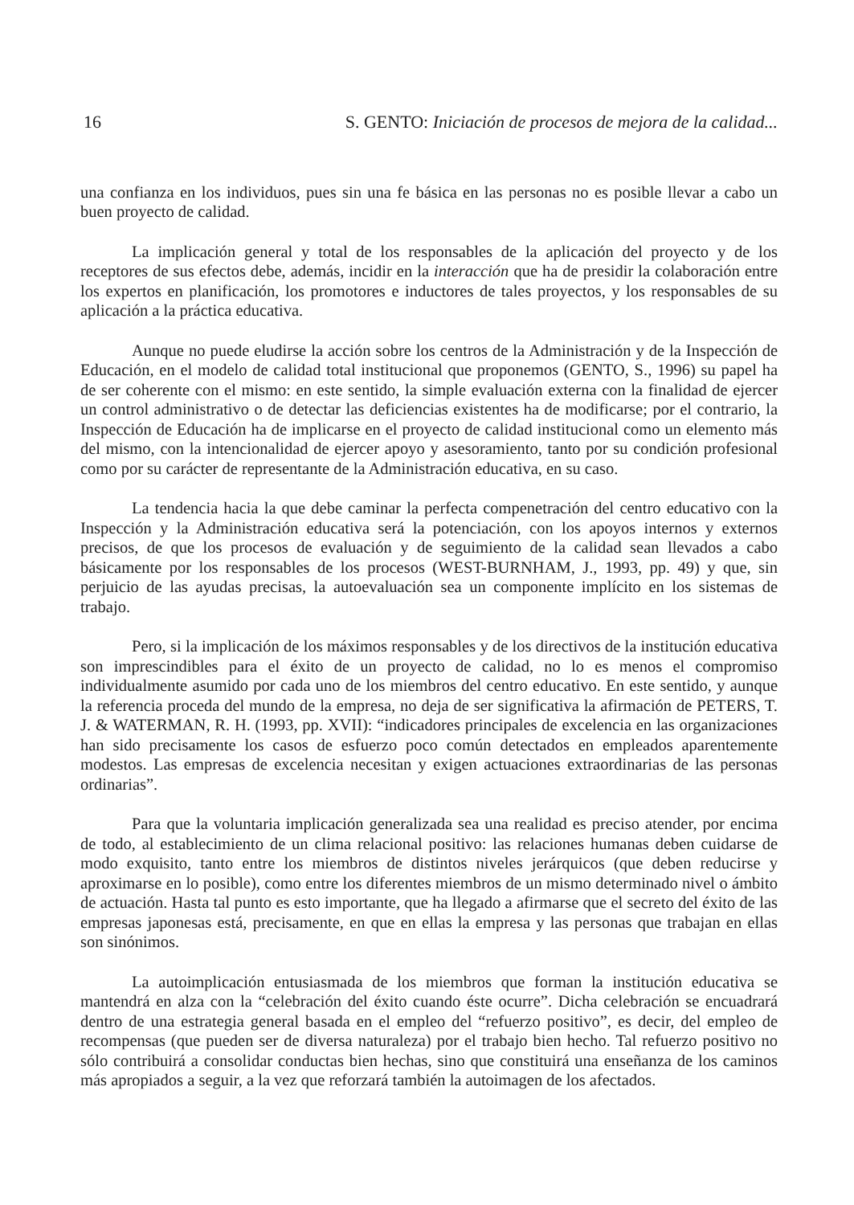16 S. GENTO: Iniciación de procesos de mejora de la calidad...
una confianza en los individuos, pues sin una fe básica en las personas no es posible llevar a cabo un buen proyecto de calidad.
La implicación general y total de los responsables de la aplicación del proyecto y de los receptores de sus efectos debe, además, incidir en la interacción que ha de presidir la colaboración entre los expertos en planificación, los promotores e inductores de tales proyectos, y los responsables de su aplicación a la práctica educativa.
Aunque no puede eludirse la acción sobre los centros de la Administración y de la Inspección de Educación, en el modelo de calidad total institucional que proponemos (GENTO, S., 1996) su papel ha de ser coherente con el mismo: en este sentido, la simple evaluación externa con la finalidad de ejercer un control administrativo o de detectar las deficiencias existentes ha de modificarse; por el contrario, la Inspección de Educación ha de implicarse en el proyecto de calidad institucional como un elemento más del mismo, con la intencionalidad de ejercer apoyo y asesoramiento, tanto por su condición profesional como por su carácter de representante de la Administración educativa, en su caso.
La tendencia hacia la que debe caminar la perfecta compenetración del centro educativo con la Inspección y la Administración educativa será la potenciación, con los apoyos internos y externos precisos, de que los procesos de evaluación y de seguimiento de la calidad sean llevados a cabo básicamente por los responsables de los procesos (WEST-BURNHAM, J., 1993, pp. 49) y que, sin perjuicio de las ayudas precisas, la autoevaluación sea un componente implícito en los sistemas de trabajo.
Pero, si la implicación de los máximos responsables y de los directivos de la institución educativa son imprescindibles para el éxito de un proyecto de calidad, no lo es menos el compromiso individualmente asumido por cada uno de los miembros del centro educativo. En este sentido, y aunque la referencia proceda del mundo de la empresa, no deja de ser significativa la afirmación de PETERS, T. J. & WATERMAN, R. H. (1993, pp. XVII): “indicadores principales de excelencia en las organizaciones han sido precisamente los casos de esfuerzo poco común detectados en empleados aparentemente modestos. Las empresas de excelencia necesitan y exigen actuaciones extraordinarias de las personas ordinarias”.
Para que la voluntaria implicación generalizada sea una realidad es preciso atender, por encima de todo, al establecimiento de un clima relacional positivo: las relaciones humanas deben cuidarse de modo exquisito, tanto entre los miembros de distintos niveles jerárquicos (que deben reducirse y aproximarse en lo posible), como entre los diferentes miembros de un mismo determinado nivel o ámbito de actuación. Hasta tal punto es esto importante, que ha llegado a afirmarse que el secreto del éxito de las empresas japonesas está, precisamente, en que en ellas la empresa y las personas que trabajan en ellas son sinónimos.
La autoimplicación entusiasmada de los miembros que forman la institución educativa se mantendrá en alza con la “celebración del éxito cuando éste ocurre”. Dicha celebración se encuadrará dentro de una estrategia general basada en el empleo del “refuerzo positivo”, es decir, del empleo de recompensas (que pueden ser de diversa naturaleza) por el trabajo bien hecho. Tal refuerzo positivo no sólo contribuirá a consolidar conductas bien hechas, sino que constituirá una enseñanza de los caminos más apropiados a seguir, a la vez que reforzará también la autoimagen de los afectados.